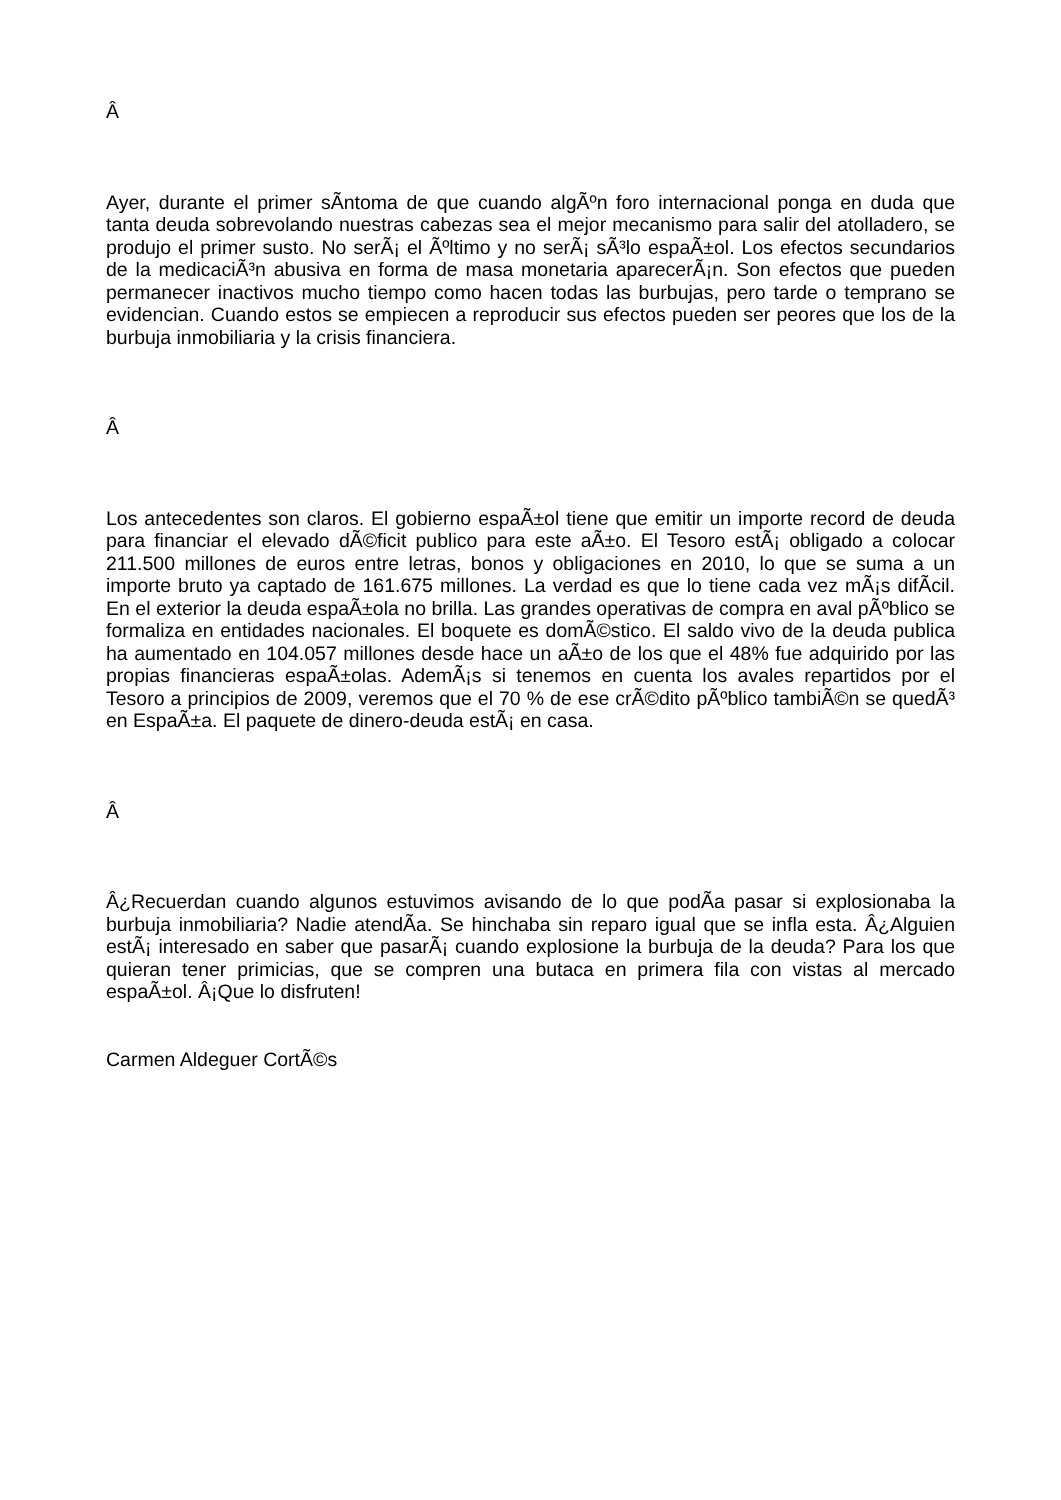Â
Ayer, durante el primer sÃ­ntoma de que cuando algÃºn foro internacional ponga en duda que tanta deuda sobrevolando nuestras cabezas sea el mejor mecanismo para salir del atolladero, se produjo el primer susto. No serÃ¡ el Ãºltimo y no serÃ¡ sÃ³lo espaÃ±ol. Los efectos secundarios de la medicaciÃ³n abusiva en forma de masa monetaria aparecerÃ¡n. Son efectos que pueden permanecer inactivos mucho tiempo como hacen todas las burbujas, pero tarde o temprano se evidencian. Cuando estos se empiecen a reproducir sus efectos pueden ser peores que los de la burbuja inmobiliaria y la crisis financiera.
Â
Los antecedentes son claros. El gobierno espaÃ±ol tiene que emitir un importe record de deuda para financiar el elevado dÃ©ficit publico para este aÃ±o. El Tesoro estÃ¡ obligado a colocar 211.500 millones de euros entre letras, bonos y obligaciones en 2010, lo que se suma a un importe bruto ya captado de 161.675 millones. La verdad es que lo tiene cada vez mÃ¡s difÃ­cil. En el exterior la deuda espaÃ±ola no brilla. Las grandes operativas de compra en aval pÃºblico se formaliza en entidades nacionales. El boquete es domÃ©stico. El saldo vivo de la deuda publica ha aumentado en 104.057 millones desde hace un aÃ±o de los que el 48% fue adquirido por las propias financieras espaÃ±olas. AdemÃ¡s si tenemos en cuenta los avales repartidos por el Tesoro a principios de 2009, veremos que el 70 % de ese crÃ©dito pÃºblico tambiÃ©n se quedÃ³ en EspaÃ±a. El paquete de dinero-deuda estÃ¡ en casa.
Â
Â¿Recuerdan cuando algunos estuvimos avisando de lo que podÃ­a pasar si explosionaba la burbuja inmobiliaria? Nadie atendÃ­a. Se hinchaba sin reparo igual que se infla esta. Â¿Alguien estÃ¡ interesado en saber que pasarÃ¡ cuando explosione la burbuja de la deuda? Para los que quieran tener primicias, que se compren una butaca en primera fila con vistas al mercado espaÃ±ol. Â¡Que lo disfruten!
Carmen Aldeguer CortÃ©s